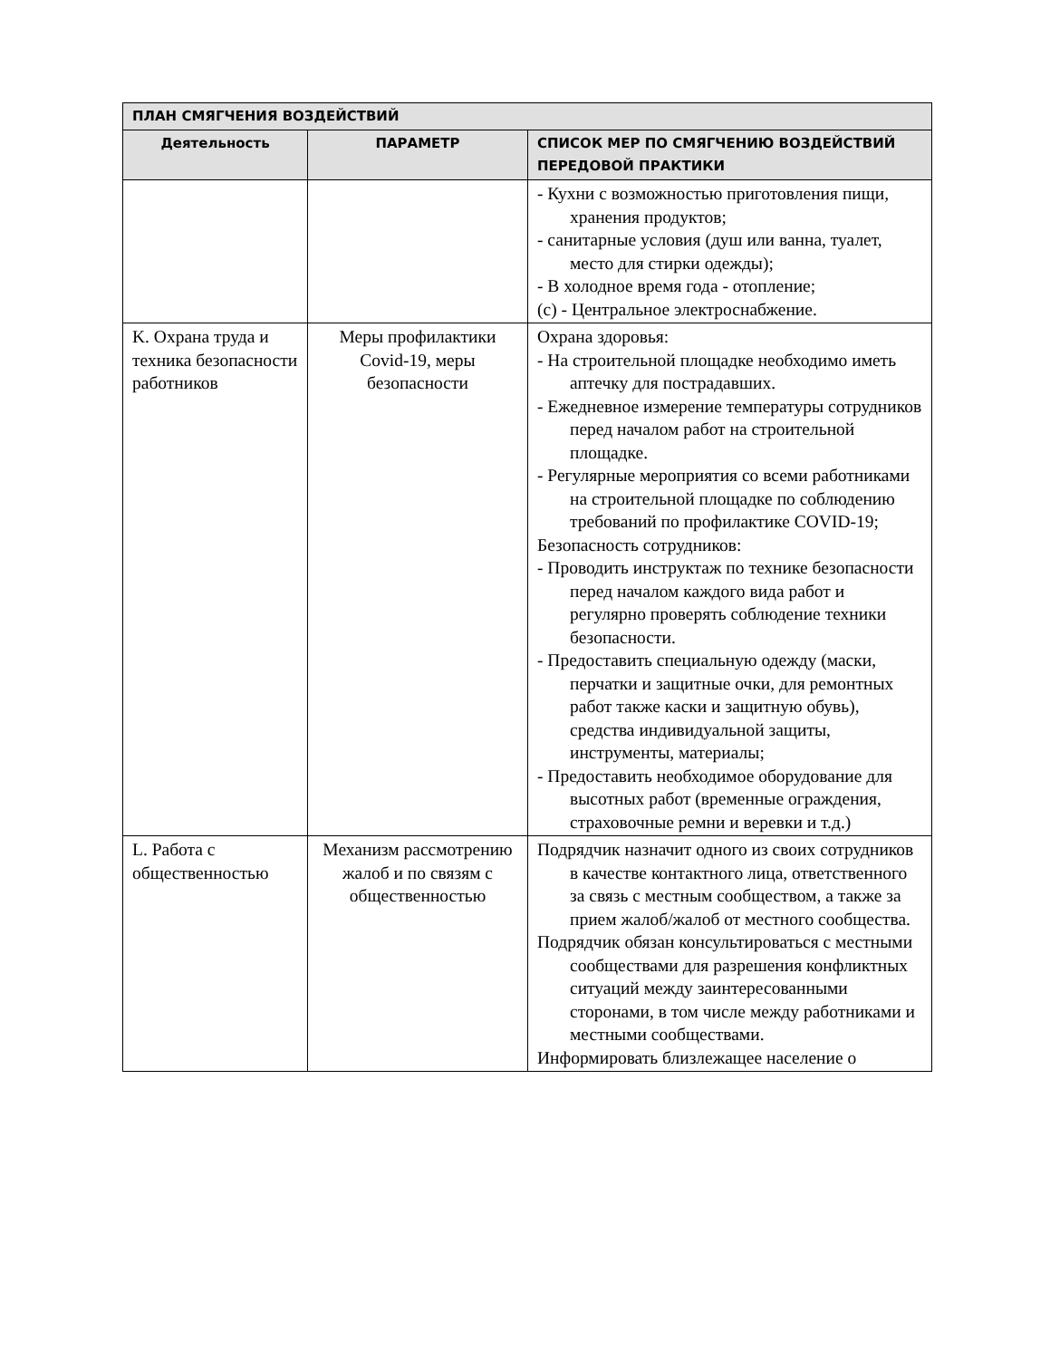| ПЛАН СМЯГЧЕНИЯ ВОЗДЕЙСТВИЙ | | |
| --- | --- | --- |
| Деятельность | ПАРАМЕТР | СПИСОК МЕР ПО СМЯГЧЕНИЮ ВОЗДЕЙСТВИЙ ПЕРЕДОВОЙ ПРАКТИКИ |
| | | - Кухни с возможностью приготовления пищи, хранения продуктов; - санитарные условия (душ или ванна, туалет, место для стирки одежды); - В холодное время года - отопление; (c) - Центральное электроснабжение. |
| K. Охрана труда и техника безопасности работников | Меры профилактики Covid-19, меры безопасности | Охрана здоровья: - На строительной площадке необходимо иметь аптечку для пострадавших. - Ежедневное измерение температуры сотрудников перед началом работ на строительной площадке. - Регулярные мероприятия со всеми работниками на строительной площадке по соблюдению требований по профилактике COVID-19; Безопасность сотрудников: - Проводить инструктаж по технике безопасности перед началом каждого вида работ и регулярно проверять соблюдение техники безопасности. - Предоставить специальную одежду (маски, перчатки и защитные очки, для ремонтных работ также каски и защитную обувь), средства индивидуальной защиты, инструменты, материалы; - Предоставить необходимое оборудование для высотных работ (временные ограждения, страховочные ремни и веревки и т.д.) |
| L. Работа с общественностью | Механизм рассмотрению жалоб и по связям с общественностью | Подрядчик назначит одного из своих сотрудников в качестве контактного лица, ответственного за связь с местным сообществом, а также за прием жалоб/жалоб от местного сообщества. Подрядчик обязан консультироваться с местными сообществами для разрешения конфликтных ситуаций между заинтересованными сторонами, в том числе между работниками и местными сообществами. Информировать близлежащее население о |